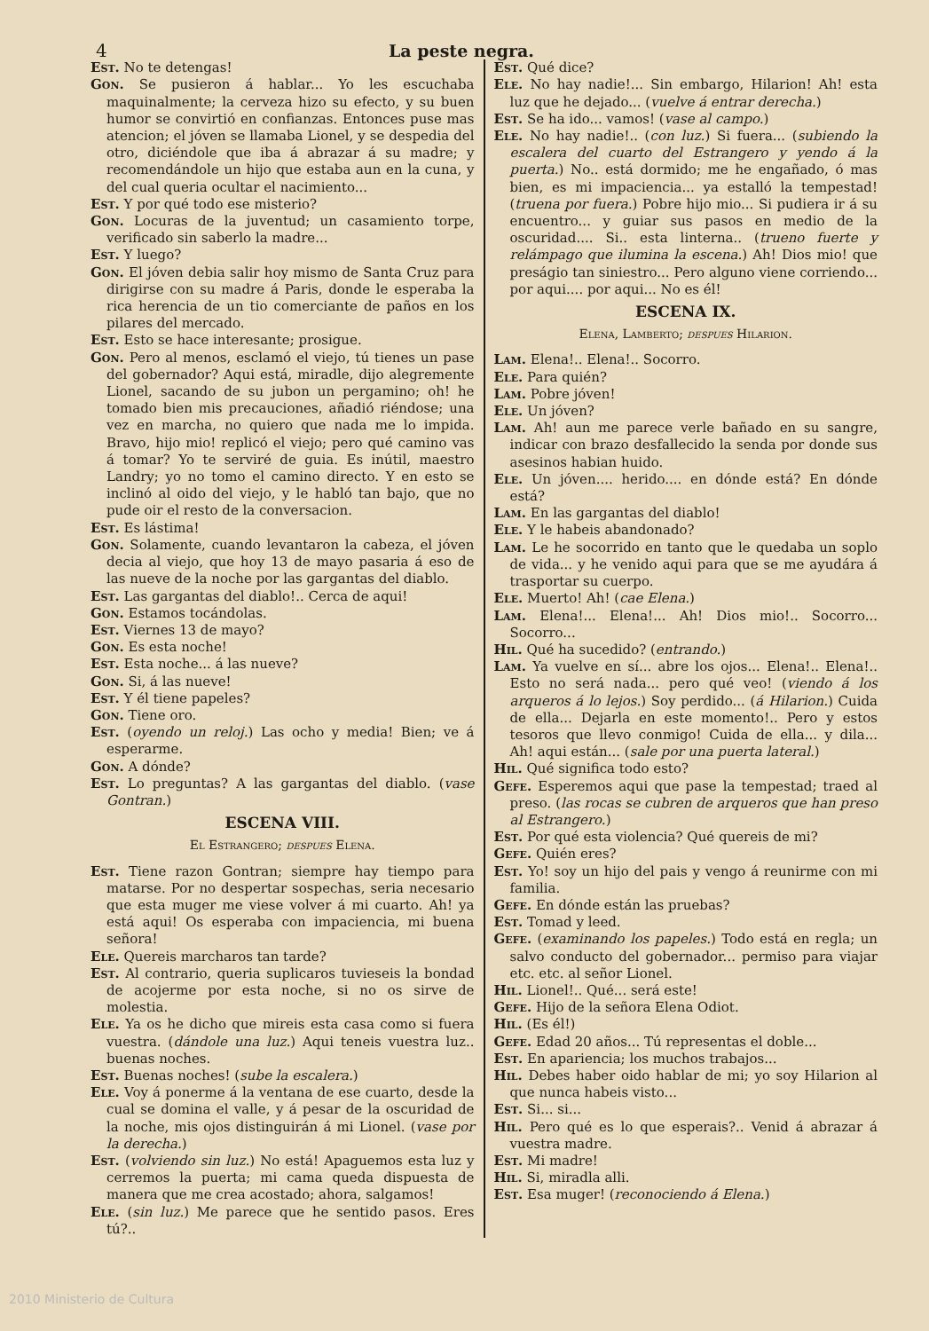4 La peste negra.
Est. No te detengas!
Gon. Se pusieron á hablar... Yo les escuchaba maquinalmente; la cerveza hizo su efecto, y su buen humor se convirtió en confianzas. Entonces puse mas atencion; el jóven se llamaba Lionel, y se despedia del otro, diciéndole que iba á abrazar á su madre; y recomendándole un hijo que estaba aun en la cuna, y del cual queria ocultar el nacimiento...
Est. Y por qué todo ese misterio?
Gon. Locuras de la juventud; un casamiento torpe, verificado sin saberlo la madre...
Est. Y luego?
Gon. El jóven debia salir hoy mismo de Santa Cruz para dirigirse con su madre á Paris, donde le esperaba la rica herencia de un tio comerciante de paños en los pilares del mercado.
Est. Esto se hace interesante; prosigue.
Gon. Pero al menos, esclamó el viejo, tú tienes un pase del gobernador? Aqui está, miradle, dijo alegremente Lionel, sacando de su jubon un pergamino; oh! he tomado bien mis precauciones, añadió riéndose; una vez en marcha, no quiero que nada me lo impida. Bravo, hijo mio! replicó el viejo; pero qué camino vas á tomar? Yo te serviré de guia. Es inútil, maestro Landry; yo no tomo el camino directo. Y en esto se inclinó al oido del viejo, y le habló tan bajo, que no pude oir el resto de la conversacion.
Est. Es lástima!
Gon. Solamente, cuando levantaron la cabeza, el jóven decia al viejo, que hoy 13 de mayo pasaria á eso de las nueve de la noche por las gargantas del diablo.
Est. Las gargantas del diablo!.. Cerca de aqui!
Gon. Estamos tocándolas.
Est. Viernes 13 de mayo?
Gon. Es esta noche!
Est. Esta noche... á las nueve?
Gon. Si, á las nueve!
Est. Y él tiene papeles?
Gon. Tiene oro.
Est. (oyendo un reloj.) Las ocho y media! Bien; ve á esperarme.
Gon. A dónde?
Est. Lo preguntas? A las gargantas del diablo. (vase Gontran.)
ESCENA VIII.
El Estrangero; despues Elena.
Est. Tiene razon Gontran; siempre hay tiempo para matarse. Por no despertar sospechas, seria necesario que esta muger me viese volver á mi cuarto. Ah! ya está aqui! Os esperaba con impaciencia, mi buena señora!
Ele. Quereis marcharos tan tarde?
Est. Al contrario, queria suplicaros tuvieseis la bondad de acojerme por esta noche, si no os sirve de molestia.
Ele. Ya os he dicho que mireis esta casa como si fuera vuestra. (dándole una luz.) Aqui teneis vuestra luz.. buenas noches.
Est. Buenas noches! (sube la escalera.)
Ele. Voy á ponerme á la ventana de ese cuarto, desde la cual se domina el valle, y á pesar de la oscuridad de la noche, mis ojos distinguirán á mi Lionel. (vase por la derecha.)
Est. (volviendo sin luz.) No está! Apaguemos esta luz y cerremos la puerta; mi cama queda dispuesta de manera que me crea acostado; ahora, salgamos!
Ele. (sin luz.) Me parece que he sentido pasos. Eres tú?..
Est. Qué dice?
Ele. No hay nadie!... Sin embargo, Hilarion! Ah! esta luz que he dejado... (vuelve á entrar derecha.)
Est. Se ha ido... vamos! (vase al campo.)
Ele. No hay nadie!.. (con luz.) Si fuera... (subiendo la escalera del cuarto del Estrangero y yendo á la puerta.) No.. está dormido; me he engañado, ó mas bien, es mi impaciencia... ya estalló la tempestad! (truena por fuera.) Pobre hijo mio... Si pudiera ir á su encuentro... y guiar sus pasos en medio de la oscuridad.... Si.. esta linterna.. (trueno fuerte y relámpago que ilumina la escena.) Ah! Dios mio! que preságio tan siniestro... Pero alguno viene corriendo... por aqui.... por aqui... No es él!
ESCENA IX.
Elena, Lamberto; despues Hilarion.
Lam. Elena!.. Elena!.. Socorro.
Ele. Para quién?
Lam. Pobre jóven!
Ele. Un jóven?
Lam. Ah! aun me parece verle bañado en su sangre, indicar con brazo desfallecido la senda por donde sus asesinos habian huido.
Ele. Un jóven.... herido.... en dónde está? En dónde está?
Lam. En las gargantas del diablo!
Ele. Y le habeis abandonado?
Lam. Le he socorrido en tanto que le quedaba un soplo de vida... y he venido aqui para que se me ayudára á trasportar su cuerpo.
Ele. Muerto! Ah! (cae Elena.)
Lam. Elena!... Elena!... Ah! Dios mio!.. Socorro... Socorro...
Hil. Qué ha sucedido? (entrando.)
Lam. Ya vuelve en sí... abre los ojos... Elena!.. Elena!.. Esto no será nada... pero qué veo! (viendo á los arqueros á lo lejos.) Soy perdido... (á Hilarion.) Cuida de ella... Dejarla en este momento!.. Pero y estos tesoros que llevo conmigo! Cuida de ella... y dila... Ah! aqui están... (sale por una puerta lateral.)
Hil. Qué significa todo esto?
Gefe. Esperemos aqui que pase la tempestad; traed al preso. (las rocas se cubren de arqueros que han preso al Estrangero.)
Est. Por qué esta violencia? Qué quereis de mi?
Gefe. Quién eres?
Est. Yo! soy un hijo del pais y vengo á reunirme con mi familia.
Gefe. En dónde están las pruebas?
Est. Tomad y leed.
Gefe. (examinando los papeles.) Todo está en regla; un salvo conducto del gobernador... permiso para viajar etc. etc. al señor Lionel.
Hil. Lionel!.. Qué... será este!
Gefe. Hijo de la señora Elena Odiot.
Hil. (Es él!)
Gefe. Edad 20 años... Tú representas el doble...
Est. En apariencia; los muchos trabajos...
Hil. Debes haber oido hablar de mi; yo soy Hilarion al que nunca habeis visto...
Est. Si... si...
Hil. Pero qué es lo que esperais?.. Venid á abrazar á vuestra madre.
Est. Mi madre!
Hil. Si, miradla alli.
Est. Esa muger! (reconociendo á Elena.)
2010 Ministerio de Cultura